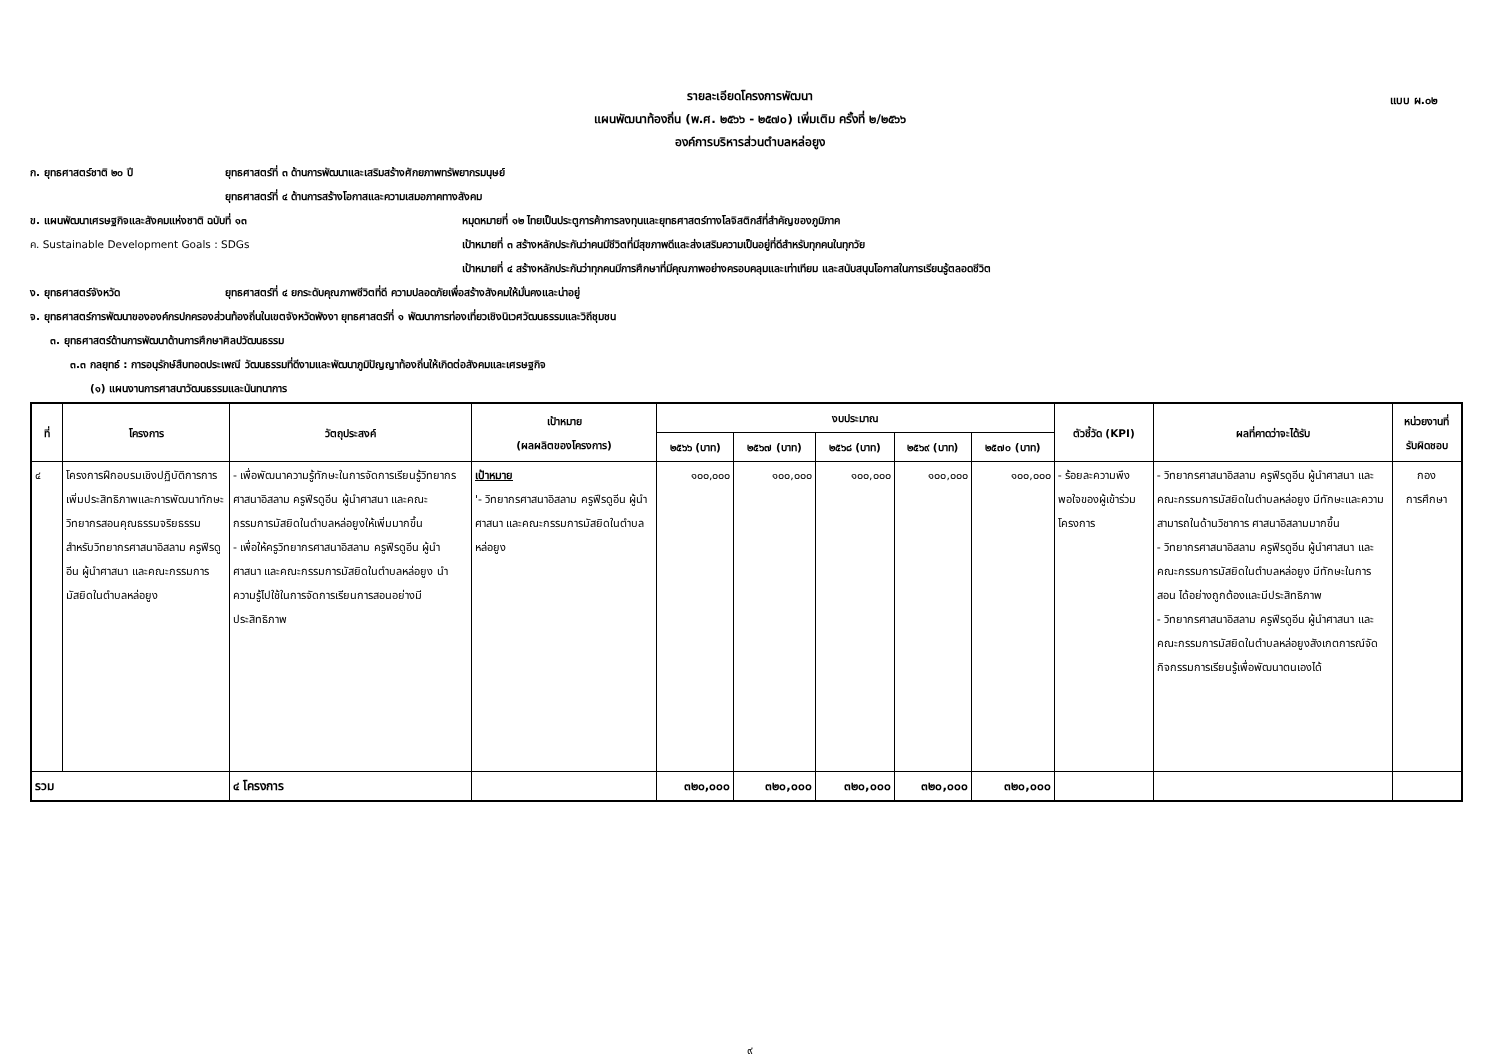แบบ ผ.๐๒
รายละเอียดโครงการพัฒนา
แผนพัฒนาท้องถิ่น (พ.ศ. ๒๕๖๖ - ๒๕๗๐) เพิ่มเติม ครั้งที่ ๒/๒๕๖๖
องค์การบริหารส่วนตำบลหล่อยูง
ก. ยุทธศาสตร์ชาติ ๒๐ ปี ยุทธศาสตร์ที่ ๓ ด้านการพัฒนาและเสริมสร้างศักยภาพทรัพยากรมนุษย์
ยุทธศาสตร์ที่ ๔ ด้านการสร้างโอกาสและความเสมอภาคทางสังคม
ข. แผนพัฒนาเศรษฐกิจและสังคมแห่งชาติ ฉบับที่ ๑๓ หมุดหมายที่ ๑๒ ไทยเป็นประตูการค้าการลงทุนและยุทธศาสตร์ทางโลจิสติกส์ที่สำคัญของภูมิภาค
ค. Sustainable Development Goals : SDGs เป้าหมายที่ ๓ สร้างหลักประกันว่าคนมีชีวิตที่มีสุขภาพดีและส่งเสริมความเป็นอยู่ที่ดีสำหรับทุกคนในทุกวัย
เป้าหมายที่ ๔ สร้างหลักประกันว่าทุกคนมีการศึกษาที่มีคุณภาพอย่างครอบคลุมและเท่าเทียม และสนับสนุนโอกาสในการเรียนรู้ตลอดชีวิต
ง. ยุทธศาสตร์จังหวัด ยุทธศาสตร์ที่ ๔ ยกระดับคุณภาพชีวิตที่ดี ความปลอดภัยเพื่อสร้างสังคมให้มั่นคงและน่าอยู่
จ. ยุทธศาสตร์การพัฒนาขององค์กรปกครองส่วนท้องถิ่นในเขตจังหวัดพังงา ยุทธศาสตร์ที่ ๑ พัฒนาการท่องเที่ยวเชิงนิเวศวัฒนธรรมและวิถีชุมชน
๓. ยุทธศาสตร์ด้านการพัฒนาด้านการศึกษาศิลปวัฒนธรรม
๓.๓ กลยุทธ์ : การอนุรักษ์สืบทอดประเพณี วัฒนธรรมที่ดีงามและพัฒนาภูมิปัญญาท้องถิ่นให้เกิดต่อสังคมและเศรษฐกิจ
(๑) แผนงานการศาสนาวัฒนธรรมและนันทนาการ
| ที่ | โครงการ | วัตถุประสงค์ | เป้าหมาย (ผลผลิตของโครงการ) | งบประมาณ | | | | | ตัวชี้วัด (KPI) | ผลที่คาดว่าจะได้รับ | หน่วยงานที่ รับผิดชอบ |
| --- | --- | --- | --- | --- | --- | --- | --- | --- | --- | --- | --- |
| | | | | ๒๕๖๖ (บาท) | ๒๕๖๗ (บาท) | ๒๕๖๘ (บาท) | ๒๕๖๙ (บาท) | ๒๕๗๐ (บาท) | | | |
| ๔ | โครงการฝึกอบรมเชิงปฏิบัติการการเพิ่มประสิทธิภาพและการพัฒนาทักษะวิทยากรสอนคุณธรรมจริยธรรมสำหรับวิทยากรศาสนาอิสลาม ครูฟีรดูอีน ผู้นำศาสนา และคณะกรรมการมัสยิดในตำบลหล่อยูง | - เพื่อพัฒนาความรู้ทักษะในการจัดการเรียนรู้วิทยากรศาสนาอิสลาม ครูฟีรดูอีน ผู้นำศาสนา และคณะกรรมการมัสยิดในตำบลหล่อยูงให้เพิ่มมากขึ้น - เพื่อให้ครูวิทยากรศาสนาอิสลาม ครูฟีรดูอีน ผู้นำศาสนา และคณะกรรมการมัสยิดในตำบลหล่อยูง นำความรู้ไปใช้ในการจัดการเรียนการสอนอย่างมีประสิทธิภาพ | เป้าหมาย '- วิทยากรศาสนาอิสลาม ครูฟีรดูอีน ผู้นำศาสนา และคณะกรรมการมัสยิดในตำบลหล่อยูง | ๑๐๐,๐๐๐ | ๑๐๐,๐๐๐ | ๑๐๐,๐๐๐ | ๑๐๐,๐๐๐ | ๑๐๐,๐๐๐ | - ร้อยละความพึงพอใจของผู้เข้าร่วมโครงการ | - วิทยากรศาสนาอิสลาม ครูฟีรดูอีน ผู้นำศาสนา และคณะกรรมการมัสยิดในตำบลหล่อยูง มีทักษะและความสามารถในด้านวิชาการ ศาสนาอิสลามมากขึ้น - วิทยากรศาสนาอิสลาม ครูฟีรดูอีน ผู้นำศาสนา และคณะกรรมการมัสยิดในตำบลหล่อยูง มีทักษะในการสอน ได้อย่างถูกต้องและมีประสิทธิภาพ - วิทยากรศาสนาอิสลาม ครูฟีรดูอีน ผู้นำศาสนา และคณะกรรมการมัสยิดในตำบลหล่อยูงสังเกตการณ์จัดกิจกรรมการเรียนรู้เพื่อพัฒนาตนเองได้ | กอง การศึกษา |
| รวม | | ๔ โครงการ | | ๓๒๐,๐๐๐ | ๓๒๐,๐๐๐ | ๓๒๐,๐๐๐ | ๓๒๐,๐๐๐ | ๓๒๐,๐๐๐ | | | |
๙